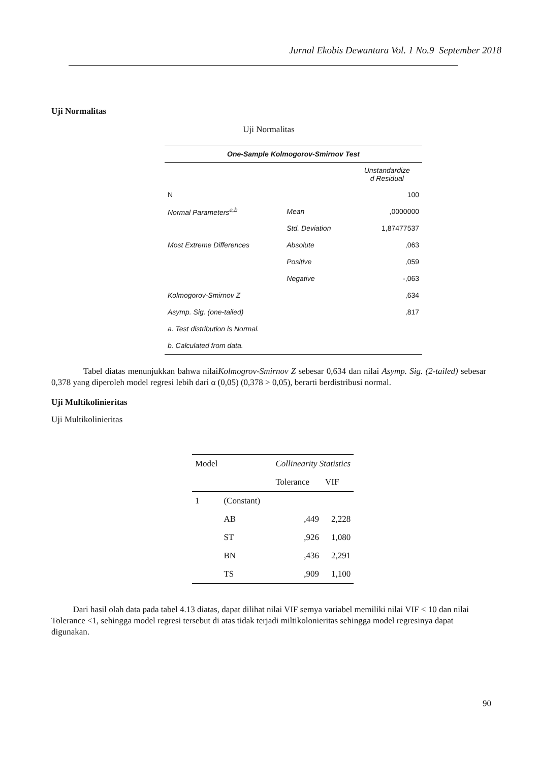Jurnal Ekobis Dewantara Vol. 1 No.9 September 2018
Uji Normalitas
Uji Normalitas
| One-Sample Kolmogorov-Smirnov Test | | |
| --- | --- | --- |
| | | Unstandardize d Residual |
| N | | 100 |
| Normal Parameters<sup>a,b</sup> | Mean | ,0000000 |
| | Std. Deviation | 1,87477537 |
| Most Extreme Differences | Absolute | ,063 |
| | Positive | ,059 |
| | Negative | -,063 |
| Kolmogorov-Smirnov Z | | ,634 |
| Asymp. Sig. (one-tailed) | | ,817 |
| a. Test distribution is Normal. | | |
| b. Calculated from data. | | |
Tabel diatas menunjukkan bahwa nilaiKolmogrov-Smirnov Z sebesar 0,634 dan nilai Asymp. Sig. (2-tailed) sebesar 0,378 yang diperoleh model regresi lebih dari α (0,05) (0,378 > 0,05), berarti berdistribusi normal.
Uji Multikolinieritas
Uji Multikolinieritas
| Model | | Collinearity Statistics | |
| --- | --- | --- | --- |
| | | Tolerance | VIF |
| 1 | (Constant) | | |
| | AB | ,449 | 2,228 |
| | ST | ,926 | 1,080 |
| | BN | ,436 | 2,291 |
| | TS | ,909 | 1,100 |
Dari hasil olah data pada tabel 4.13 diatas, dapat dilihat nilai VIF semya variabel memiliki nilai VIF < 10 dan nilai Tolerance <1, sehingga model regresi tersebut di atas tidak terjadi miltikolonieritas sehingga model regresinya dapat digunakan.
90